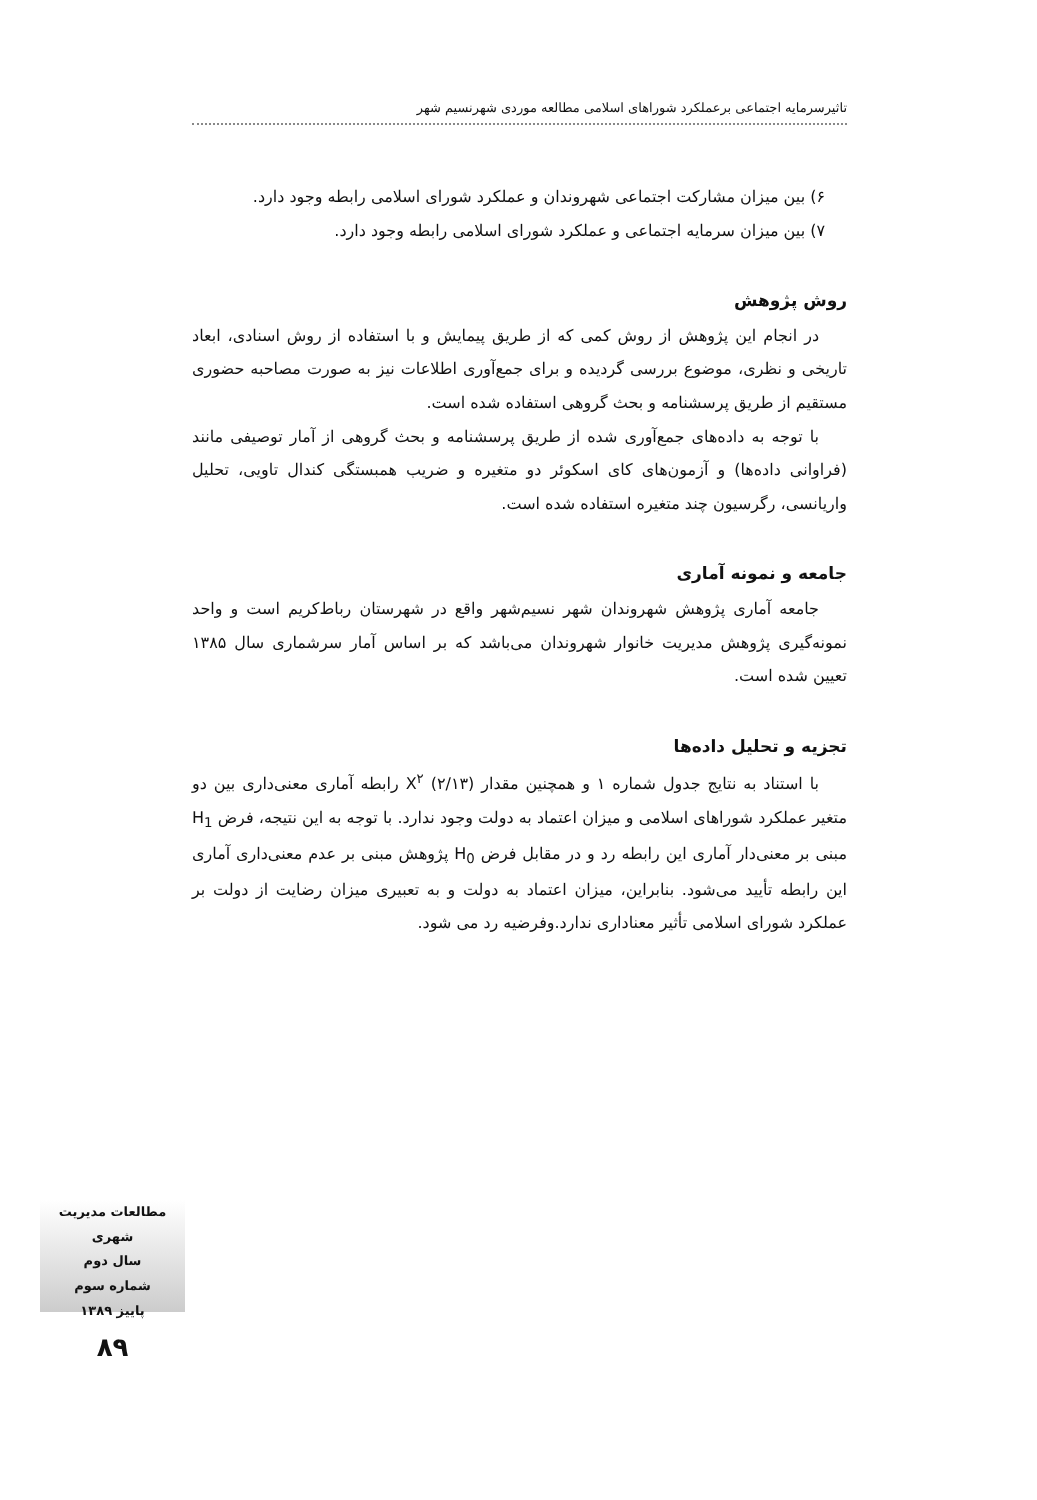تاثیرسرمایه اجتماعی برعملکرد شوراهای اسلامی مطالعه موردی شهرنسیم شهر
۶) بین میزان مشارکت اجتماعی شهروندان و عملکرد شورای اسلامی رابطه وجود دارد.
۷) بین میزان سرمایه اجتماعی و عملکرد شورای اسلامی رابطه وجود دارد.
روش پژوهش
در انجام این پژوهش از روش کمی که از طریق پیمایش و با استفاده از روش اسنادی، ابعاد تاریخی و نظری، موضوع بررسی گردیده و برای جمع‌آوری اطلاعات نیز به صورت مصاحبه حضوری مستقیم از طریق پرسشنامه و بحث گروهی استفاده شده است.
با توجه به داده‌های جمع‌آوری شده از طریق پرسشنامه و بحث گروهی از آمار توصیفی مانند (فراوانی داده‌ها) و آزمون‌های کای اسکوئر دو متغیره و ضریب همبستگی کندال تاویی، تحلیل واریانسی، رگرسیون چند متغیره استفاده شده است.
جامعه و نمونه آماری
جامعه آماری پژوهش شهروندان شهر نسیم‌شهر واقع در شهرستان رباط‌کریم است و واحد نمونه‌گیری پژوهش مدیریت خانوار شهروندان می‌باشد که بر اساس آمار سرشماری سال ۱۳۸۵ تعیین شده است.
تجزیه و تحلیل داده‌ها
با استناد به نتایج جدول شماره ۱ و همچنین مقدار X<sup>۲</sup> (۲/۱۳) رابطه آماری معنی‌داری بین دو متغیر عملکرد شوراهای اسلامی و میزان اعتماد به دولت وجود ندارد. با توجه به این نتیجه، فرض H<sub>1</sub> مبنی بر معنی‌دار آماری این رابطه رد و در مقابل فرض H<sub>0</sub> پژوهش مبنی بر عدم معنی‌داری آماری این رابطه تأیید می‌شود. بنابراین، میزان اعتماد به دولت و به تعبیری میزان رضایت از دولت بر عملکرد شورای اسلامی تأثیر معناداری ندارد.وفرضیه رد می شود.
مطالعات مدیریت شهری
سال دوم
شماره سوم
پاییز ۱۳۸۹
۸۹